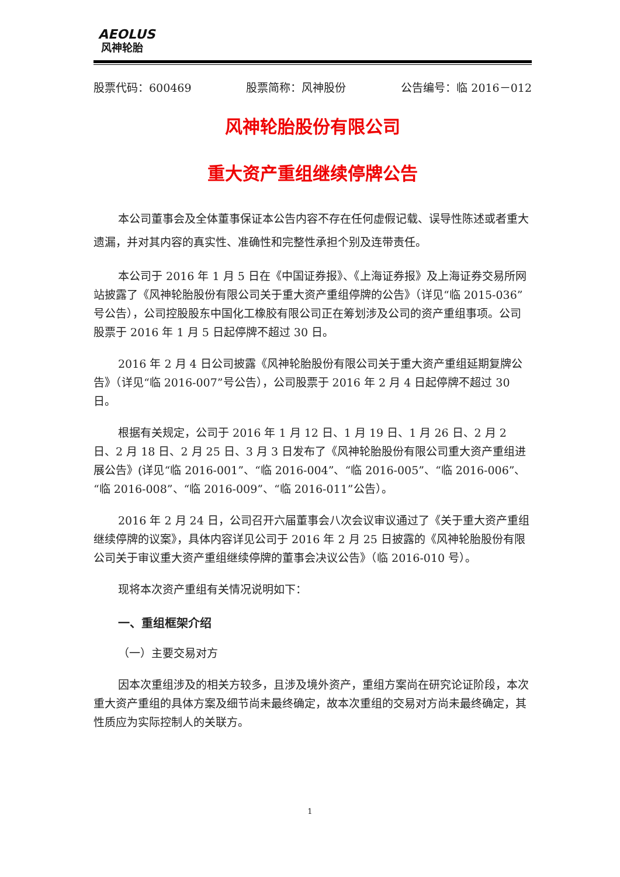AEOLUS
风神轮胎
股票代码：600469 股票简称：风神股份 公告编号：临 2016－012
风神轮胎股份有限公司
重大资产重组继续停牌公告
本公司董事会及全体董事保证本公告内容不存在任何虚假记载、误导性陈述或者重大遗漏，并对其内容的真实性、准确性和完整性承担个别及连带责任。
本公司于 2016 年 1 月 5 日在《中国证券报》、《上海证券报》及上海证券交易所网站披露了《风神轮胎股份有限公司关于重大资产重组停牌的公告》（详见“临 2015-036”号公告），公司控股股东中国化工橡胶有限公司正在筹划涉及公司的资产重组事项。公司股票于 2016 年 1 月 5 日起停牌不超过 30 日。
2016 年 2 月 4 日公司披露《风神轮胎股份有限公司关于重大资产重组延期复牌公告》（详见“临 2016-007”号公告），公司股票于 2016 年 2 月 4 日起停牌不超过 30 日。
根据有关规定，公司于 2016 年 1 月 12 日、1 月 19 日、1 月 26 日、2 月 2 日、2 月 18 日、2 月 25 日、3 月 3 日发布了《风神轮胎股份有限公司重大资产重组进展公告》(详见“临 2016-001”、“临 2016-004”、“临 2016-005”、“临 2016-006”、“临 2016-008”、“临 2016-009”、“临 2016-011”公告）。
2016 年 2 月 24 日，公司召开六届董事会八次会议审议通过了《关于重大资产重组继续停牌的议案》，具体内容详见公司于 2016 年 2 月 25 日披露的《风神轮胎股份有限公司关于审议重大资产重组继续停牌的董事会决议公告》（临 2016-010 号）。
现将本次资产重组有关情况说明如下：
一、重组框架介绍
（一）主要交易对方
因本次重组涉及的相关方较多，且涉及境外资产，重组方案尚在研究论证阶段，本次重大资产重组的具体方案及细节尚未最终确定，故本次重组的交易对方尚未最终确定，其性质应为实际控制人的关联方。
1